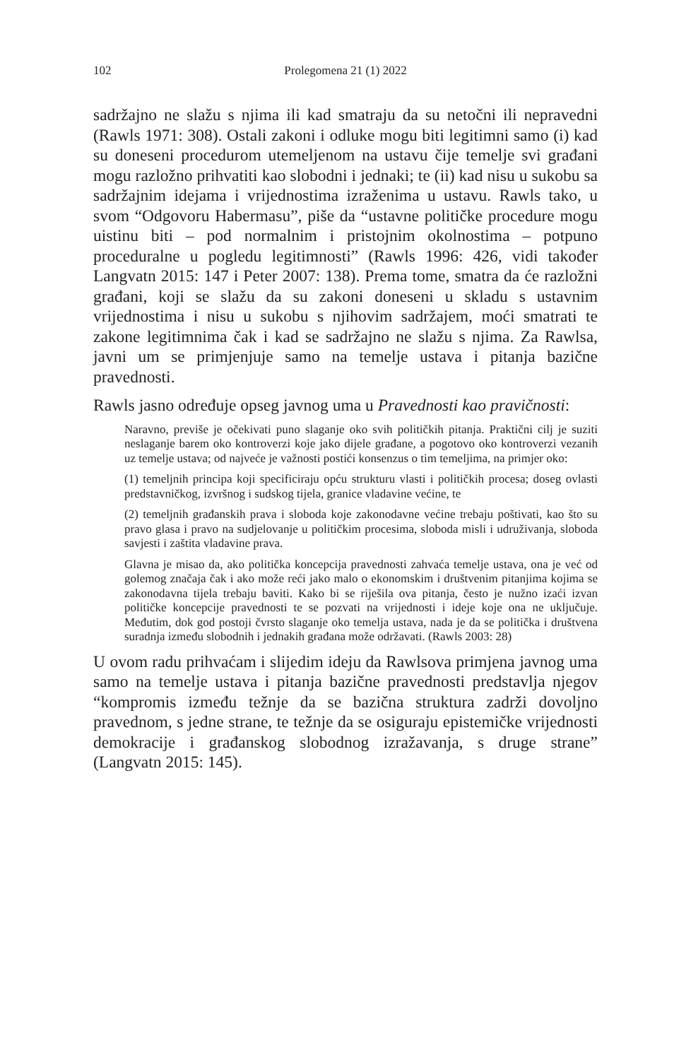102 Prolegomena 21 (1) 2022
sadržajno ne slažu s njima ili kad smatraju da su netočni ili nepravedni (Rawls 1971: 308). Ostali zakoni i odluke mogu biti legitimni samo (i) kad su doneseni procedurom utemeljenom na ustavu čije temelje svi građani mogu razložno prihvatiti kao slobodni i jednaki; te (ii) kad nisu u sukobu sa sadržajnim idejama i vrijednostima izraženima u ustavu. Rawls tako, u svom “Odgovoru Habermasu”, piše da “ustavne političke procedure mogu uistinu biti – pod normalnim i pristojnim okolnostima – potpuno proceduralne u pogledu legitimnosti” (Rawls 1996: 426, vidi također Langvatn 2015: 147 i Peter 2007: 138). Prema tome, smatra da će razložni građani, koji se slažu da su zakoni doneseni u skladu s ustavnim vrijednostima i nisu u sukobu s njihovim sadržajem, moći smatrati te zakone legitimnima čak i kad se sadržajno ne slažu s njima. Za Rawlsa, javni um se primjenjuje samo na temelje ustava i pitanja bazične pravednosti.
Rawls jasno određuje opseg javnog uma u Pravednosti kao pravičnosti:
Naravno, previše je očekivati puno slaganje oko svih političkih pitanja. Praktični cilj je suziti neslaganje barem oko kontroverzi koje jako dijele građane, a pogotovo oko kontroverzi vezanih uz temelje ustava; od najveće je važnosti postići konsenzus o tim temeljima, na primjer oko:
(1) temeljnih principa koji specificiraju opću strukturu vlasti i političkih procesa; doseg ovlasti predstavničkog, izvršnog i sudskog tijela, granice vladavine većine, te
(2) temeljnih građanskih prava i sloboda koje zakonodavne većine trebaju poštivati, kao što su pravo glasa i pravo na sudjelovanje u političkim procesima, sloboda misli i udruživanja, sloboda savjesti i zaštita vladavine prava.
Glavna je misao da, ako politička koncepcija pravednosti zahvaća temelje ustava, ona je već od golemog značaja čak i ako može reći jako malo o ekonomskim i društvenim pitanjima kojima se zakonodavna tijela trebaju baviti. Kako bi se riješila ova pitanja, često je nužno izaći izvan političke koncepcije pravednosti te se pozvati na vrijednosti i ideje koje ona ne uključuje. Međutim, dok god postoji čvrsto slaganje oko temelja ustava, nada je da se politička i društvena suradnja između slobodnih i jednakih građana može održavati. (Rawls 2003: 28)
U ovom radu prihvaćam i slijedim ideju da Rawlsova primjena javnog uma samo na temelje ustava i pitanja bazične pravednosti predstavlja njegov “kompromis između težnje da se bazična struktura zadrži dovoljno pravednom, s jedne strane, te težnje da se osiguraju epistemičke vrijednosti demokracije i građanskog slobodnog izražavanja, s druge strane” (Langvatn 2015: 145).